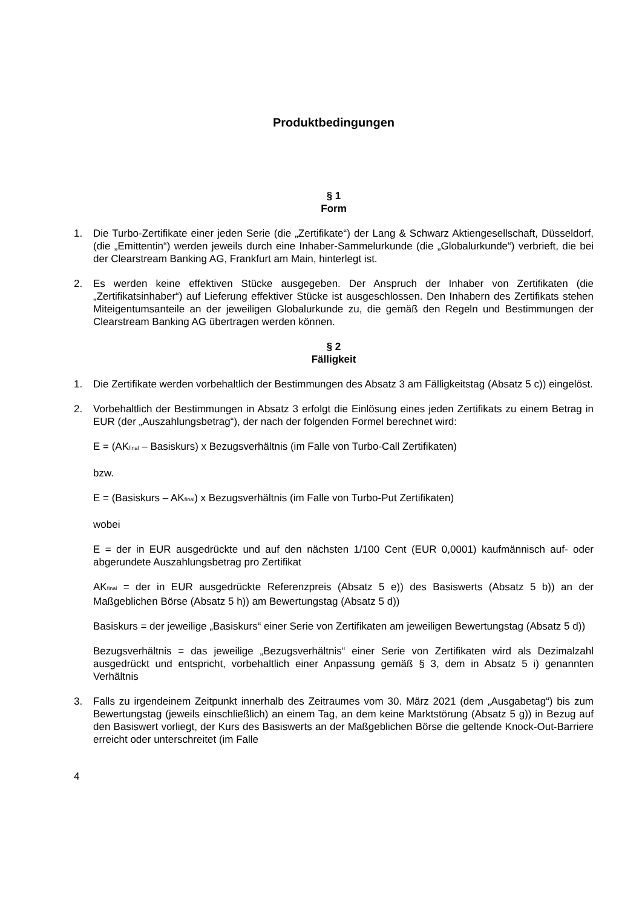Produktbedingungen
§ 1
Form
1. Die Turbo-Zertifikate einer jeden Serie (die „Zertifikate“) der Lang & Schwarz Aktiengesellschaft, Düsseldorf, (die „Emittentin“) werden jeweils durch eine Inhaber-Sammelurkunde (die „Globalurkunde“) verbrieft, die bei der Clearstream Banking AG, Frankfurt am Main, hinterlegt ist.
2. Es werden keine effektiven Stücke ausgegeben. Der Anspruch der Inhaber von Zertifikaten (die „Zertifikatsinhaber“) auf Lieferung effektiver Stücke ist ausgeschlossen. Den Inhabern des Zertifikats stehen Miteigentumsanteile an der jeweiligen Globalurkunde zu, die gemäß den Regeln und Bestimmungen der Clearstream Banking AG übertragen werden können.
§ 2
Fälligkeit
1. Die Zertifikate werden vorbehaltlich der Bestimmungen des Absatz 3 am Fälligkeitstag (Absatz 5 c)) eingelöst.
2. Vorbehaltlich der Bestimmungen in Absatz 3 erfolgt die Einlösung eines jeden Zertifikats zu einem Betrag in EUR (der „Auszahlungsbetrag“), der nach der folgenden Formel berechnet wird:
E = (AK<sub>final</sub> – Basiskurs) x Bezugsverhältnis (im Falle von Turbo-Call Zertifikaten)
bzw.
E = (Basiskurs – AK<sub>final</sub>) x Bezugsverhältnis (im Falle von Turbo-Put Zertifikaten)
wobei
E = der in EUR ausgedrückte und auf den nächsten 1/100 Cent (EUR 0,0001) kaufmännisch auf- oder abgerundete Auszahlungsbetrag pro Zertifikat
AK<sub>final</sub> = der in EUR ausgedrückte Referenzpreis (Absatz 5 e)) des Basiswerts (Absatz 5 b)) an der Maßgeblichen Börse (Absatz 5 h)) am Bewertungstag (Absatz 5 d))
Basiskurs = der jeweilige „Basiskurs“ einer Serie von Zertifikaten am jeweiligen Bewertungstag (Absatz 5 d))
Bezugsverhältnis = das jeweilige „Bezugsverhältnis“ einer Serie von Zertifikaten wird als Dezimalzahl ausgedrückt und entspricht, vorbehaltlich einer Anpassung gemäß § 3, dem in Absatz 5 i) genannten Verhältnis
3. Falls zu irgendeinem Zeitpunkt innerhalb des Zeitraumes vom 30. März 2021 (dem „Ausgabetag“) bis zum Bewertungstag (jeweils einschließlich) an einem Tag, an dem keine Marktstörung (Absatz 5 g)) in Bezug auf den Basiswert vorliegt, der Kurs des Basiswerts an der Maßgeblichen Börse die geltende Knock-Out-Barriere erreicht oder unterschreitet (im Falle
4